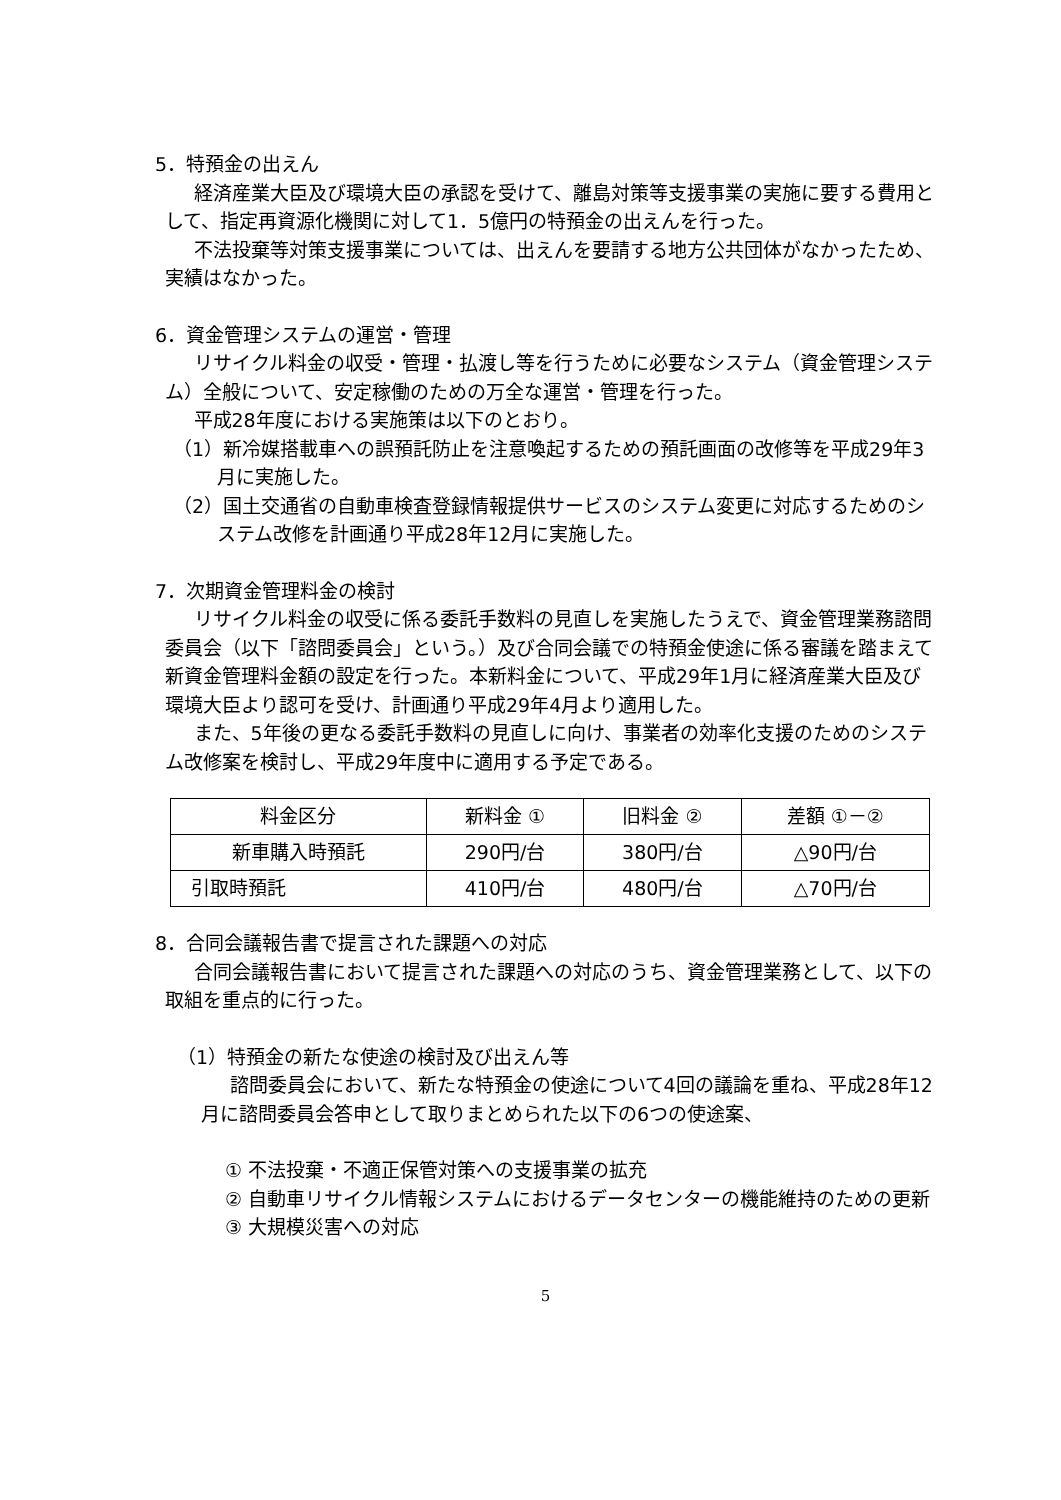5．特預金の出えん
経済産業大臣及び環境大臣の承認を受けて、離島対策等支援事業の実施に要する費用として、指定再資源化機関に対して1．5億円の特預金の出えんを行った。
不法投棄等対策支援事業については、出えんを要請する地方公共団体がなかったため、実績はなかった。
6．資金管理システムの運営・管理
リサイクル料金の収受・管理・払渡し等を行うために必要なシステム（資金管理システム）全般について、安定稼働のための万全な運営・管理を行った。
平成28年度における実施策は以下のとおり。
（1）新冷媒搭載車への誤預託防止を注意喚起するための預託画面の改修等を平成29年3月に実施した。
（2）国土交通省の自動車検査登録情報提供サービスのシステム変更に対応するためのシステム改修を計画通り平成28年12月に実施した。
7．次期資金管理料金の検討
リサイクル料金の収受に係る委託手数料の見直しを実施したうえで、資金管理業務諮問委員会（以下「諮問委員会」という。）及び合同会議での特預金使途に係る審議を踏まえて新資金管理料金額の設定を行った。本新料金について、平成29年1月に経済産業大臣及び環境大臣より認可を受け、計画通り平成29年4月より適用した。
また、5年後の更なる委託手数料の見直しに向け、事業者の効率化支援のためのシステム改修案を検討し、平成29年度中に適用する予定である。
| 料金区分 | 新料金 ① | 旧料金 ② | 差額 ①－② |
| --- | --- | --- | --- |
| 新車購入時預託 | 290円/台 | 380円/台 | △90円/台 |
| 引取時預託 | 410円/台 | 480円/台 | △70円/台 |
8．合同会議報告書で提言された課題への対応
合同会議報告書において提言された課題への対応のうち、資金管理業務として、以下の取組を重点的に行った。
（1）特預金の新たな使途の検討及び出えん等
諮問委員会において、新たな特預金の使途について4回の議論を重ね、平成28年12月に諮問委員会答申として取りまとめられた以下の6つの使途案、
① 不法投棄・不適正保管対策への支援事業の拡充
② 自動車リサイクル情報システムにおけるデータセンターの機能維持のための更新
③ 大規模災害への対応
5